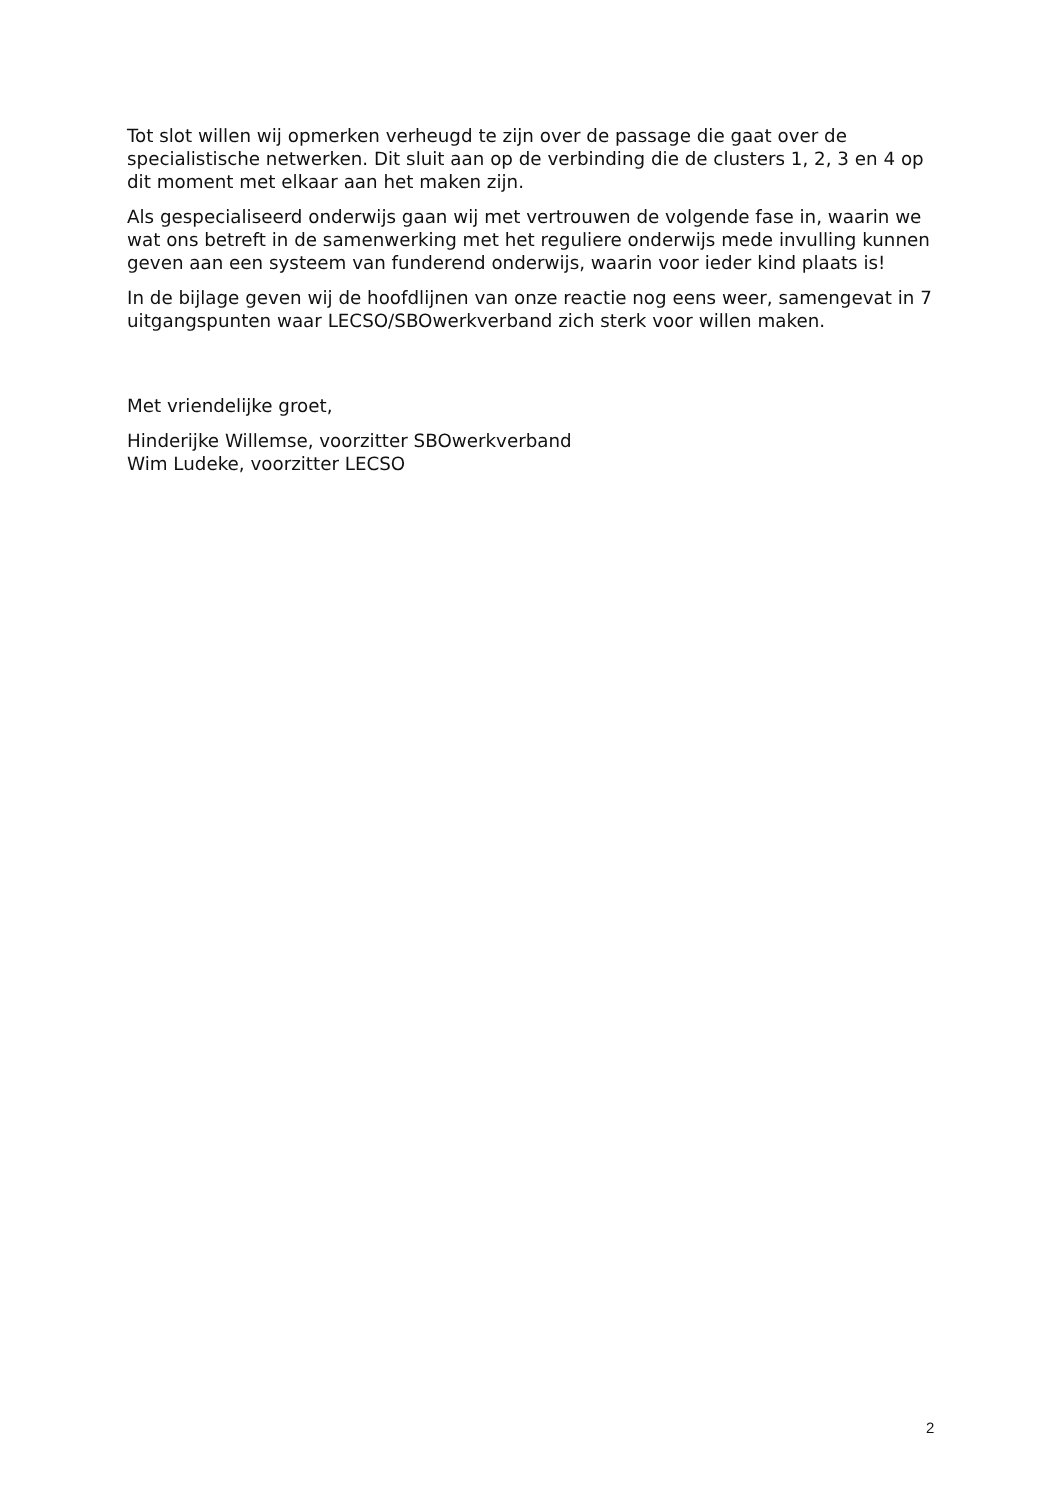Tot slot willen wij opmerken verheugd te zijn over de passage die gaat over de specialistische netwerken. Dit sluit aan op de verbinding die de clusters 1, 2, 3 en 4 op dit moment met elkaar aan het maken zijn.
Als gespecialiseerd onderwijs gaan wij met vertrouwen de volgende fase in, waarin we wat ons betreft in de samenwerking met het reguliere onderwijs mede invulling kunnen geven aan een systeem van funderend onderwijs, waarin voor ieder kind plaats is!
In de bijlage geven wij de hoofdlijnen van onze reactie nog eens weer, samengevat in 7 uitgangspunten waar LECSO/SBOwerkverband zich sterk voor willen maken.
Met vriendelijke groet,
Hinderijke Willemse, voorzitter SBOwerkverband
Wim Ludeke, voorzitter LECSO
2